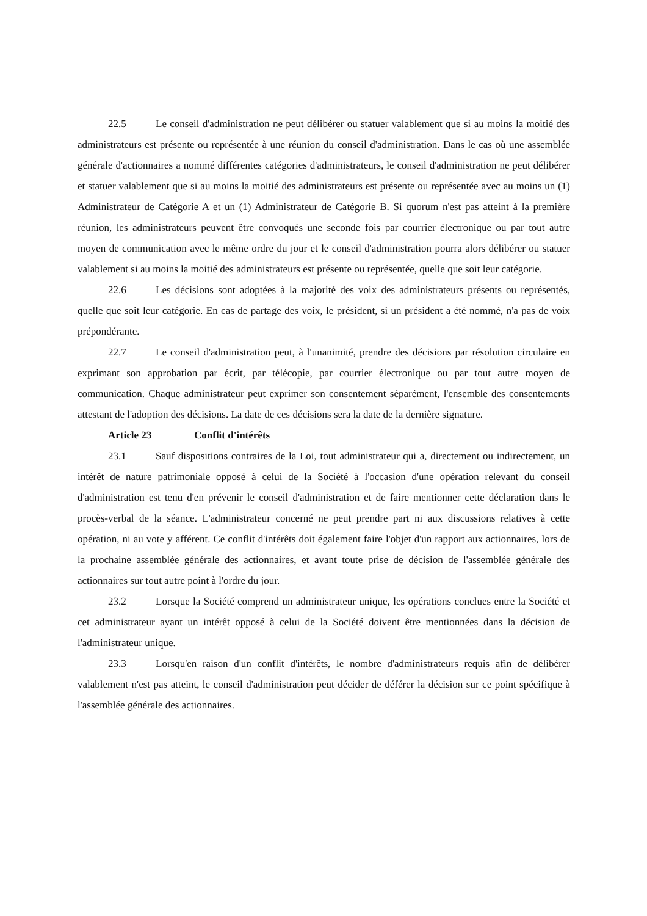22.5 Le conseil d'administration ne peut délibérer ou statuer valablement que si au moins la moitié des administrateurs est présente ou représentée à une réunion du conseil d'administration. Dans le cas où une assemblée générale d'actionnaires a nommé différentes catégories d'administrateurs, le conseil d'administration ne peut délibérer et statuer valablement que si au moins la moitié des administrateurs est présente ou représentée avec au moins un (1) Administrateur de Catégorie A et un (1) Administrateur de Catégorie B. Si quorum n'est pas atteint à la première réunion, les administrateurs peuvent être convoqués une seconde fois par courrier électronique ou par tout autre moyen de communication avec le même ordre du jour et le conseil d'administration pourra alors délibérer ou statuer valablement si au moins la moitié des administrateurs est présente ou représentée, quelle que soit leur catégorie.
22.6 Les décisions sont adoptées à la majorité des voix des administrateurs présents ou représentés, quelle que soit leur catégorie. En cas de partage des voix, le président, si un président a été nommé, n'a pas de voix prépondérante.
22.7 Le conseil d'administration peut, à l'unanimité, prendre des décisions par résolution circulaire en exprimant son approbation par écrit, par télécopie, par courrier électronique ou par tout autre moyen de communication. Chaque administrateur peut exprimer son consentement séparément, l'ensemble des consentements attestant de l'adoption des décisions. La date de ces décisions sera la date de la dernière signature.
Article 23 Conflit d'intérêts
23.1 Sauf dispositions contraires de la Loi, tout administrateur qui a, directement ou indirectement, un intérêt de nature patrimoniale opposé à celui de la Société à l'occasion d'une opération relevant du conseil d'administration est tenu d'en prévenir le conseil d'administration et de faire mentionner cette déclaration dans le procès-verbal de la séance. L'administrateur concerné ne peut prendre part ni aux discussions relatives à cette opération, ni au vote y afférent. Ce conflit d'intérêts doit également faire l'objet d'un rapport aux actionnaires, lors de la prochaine assemblée générale des actionnaires, et avant toute prise de décision de l'assemblée générale des actionnaires sur tout autre point à l'ordre du jour.
23.2 Lorsque la Société comprend un administrateur unique, les opérations conclues entre la Société et cet administrateur ayant un intérêt opposé à celui de la Société doivent être mentionnées dans la décision de l'administrateur unique.
23.3 Lorsqu'en raison d'un conflit d'intérêts, le nombre d'administrateurs requis afin de délibérer valablement n'est pas atteint, le conseil d'administration peut décider de déférer la décision sur ce point spécifique à l'assemblée générale des actionnaires.